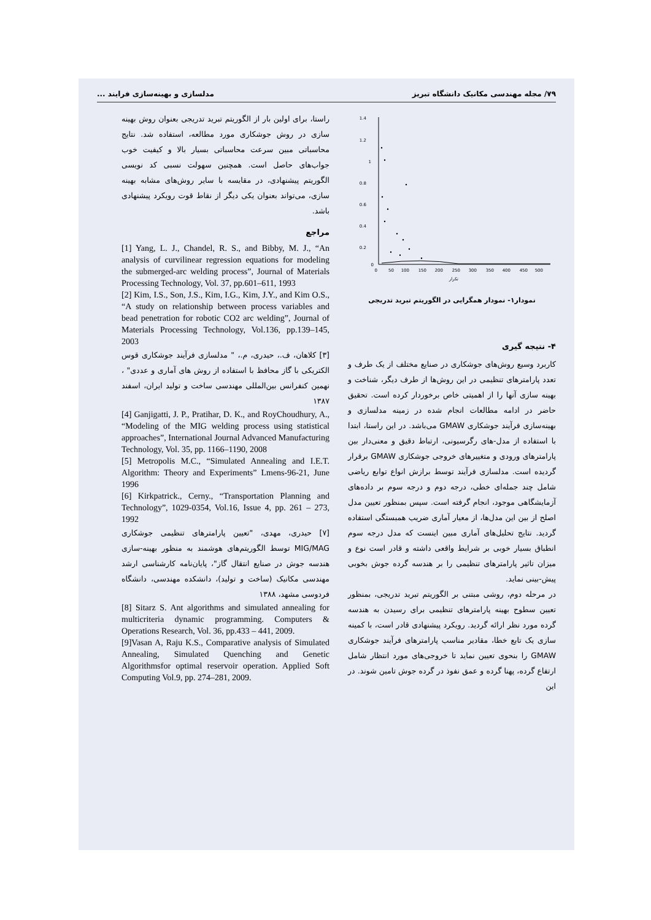۷۹/ مجله مهندسی مکانیک دانشگاه تبریز مدلسازی و بهینه‌سازی فرایند ...
1.4
1.2
1
0.8
0.6
0.4
0.2
0
0
50
100
150
200
250
300
350
400
450
500
تکرار
نمودار۱- نمودار همگرایی در الگوریتم تبرید تدریجی
۴- نتیجه گیری
کاربرد وسیع روش‌های جوشکاری در صنایع مختلف از یک طرف و تعدد پارامترهای تنظیمی در این روش‌ها از طرف دیگر، شناخت و بهینه سازی آنها را از اهمیتی خاص برخوردار کرده است. تحقیق حاضر در ادامه مطالعات انجام شده در زمینه مدلسازی و بهینه‌سازی فرآیند جوشکاری GMAW می‌باشد. در این راستا، ابتدا با استفاده از مدل-های رگرسیونی، ارتباط دقیق و معنی‌دار بین پارامترهای ورودی و متغییرهای خروجی جوشکاری GMAW برقرار گردیده است. مدلسازی فرآیند توسط برازش انواع توابع ریاضی شامل چند جمله‌ای خطی، درجه دوم و درجه سوم بر داده‌های آزمایشگاهی موجود، انجام گرفته است. سپس بمنظور تعیین مدل اصلح از بین این مدل‌ها، از معیار آماری ضریب همبستگی استفاده گردید. نتایج تحلیل‌های آماری مبین اینست که مدل درجه سوم انطباق بسیار خوبی بر شرایط واقعی داشته و قادر است نوع و میزان تاثیر پارامترهای تنظیمی را بر هندسه گرده جوش بخوبی پیش-بینی نماید.
در مرحله دوم، روشی مبتنی بر الگوریتم تبرید تدریجی، بمنظور تعیین سطوح بهینه پارامترهای تنظیمی برای رسیدن به هندسه گرده مورد نظر ارائه گردید. رویکرد پیشنهادی قادر است، با کمینه سازی یک تابع خطا، مقادیر مناسب پارامترهای فرآیند جوشکاری GMAW را بنحوی تعیین نماید تا خروجی‌های مورد انتظار شامل ارتفاع گرده، پهنا گرده و عمق نفوذ در گرده جوش تامین شوند. در این
راستا، برای اولین بار از الگوریتم تبرید تدریجی بعنوان روش بهینه سازی در روش جوشکاری مورد مطالعه، استفاده شد. نتایج محاسباتی مبین سرعت محاسباتی بسیار بالا و کیفیت خوب جواب‌های حاصل است. همچنین سهولت نسبی کد نویسی الگوریتم پیشنهادی، در مقایسه با سایر روش‌های مشابه بهینه سازی، می‌تواند بعنوان یکی دیگر از نقاط قوت رویکرد پیشنهادی باشد.
مراجع
[1] Yang, L. J., Chandel, R. S., and Bibby, M. J., “An analysis of curvilinear regression equations for modeling the submerged-arc welding process”, Journal of Materials Processing Technology, Vol. 37, pp.601–611, 1993
[2] Kim, I.S., Son, J.S., Kim, I.G., Kim, J.Y., and Kim O.S., “A study on relationship between process variables and bead penetration for robotic CO2 arc welding”, Journal of Materials Processing Technology, Vol.136, pp.139–145, 2003
[۳] کلاهان، ف.، حیدری، م.، " مدلسازی فرآیند جوشکاری قوس الکتریکی با گاز محافظ با استفاده از روش های آماری و عددی" ، نهمین کنفرانس بین‌المللی مهندسی ساخت و تولید ایران، اسفند ۱۳۸۷
[4] Ganjigatti, J. P., Pratihar, D. K., and RoyChoudhury, A., “Modeling of the MIG welding process using statistical approaches”, International Journal Advanced Manufacturing Technology, Vol. 35, pp. 1166–1190, 2008
[5] Metropolis M.C., “Simulated Annealing and I.E.T. Algorithm: Theory and Experiments” Lmens-96-21, June 1996
[6] Kirkpatrick., Cerny., “Transportation Planning and Technology”, 1029-0354, Vol.16, Issue 4, pp. 261 – 273, 1992
[۷] حیدری، مهدی، "تعیین پارامترهای تنظیمی جوشکاری MIG/MAG توسط الگوریتم‌های هوشمند به منظور بهینه-سازی هندسه جوش در صنایع انتقال گاز"، پایان‌نامه کارشناسی ارشد مهندسی مکانیک (ساخت و تولید)، دانشکده مهندسی، دانشگاه فردوسی مشهد، ۱۳۸۸
[8] Sitarz S. Ant algorithms and simulated annealing for multicriteria dynamic programming. Computers & Operations Research, Vol. 36, pp.433 – 441, 2009.
[9]Vasan A, Raju K.S., Comparative analysis of Simulated Annealing, Simulated Quenching and Genetic Algorithmsfor optimal reservoir operation. Applied Soft Computing Vol.9, pp. 274–281, 2009.